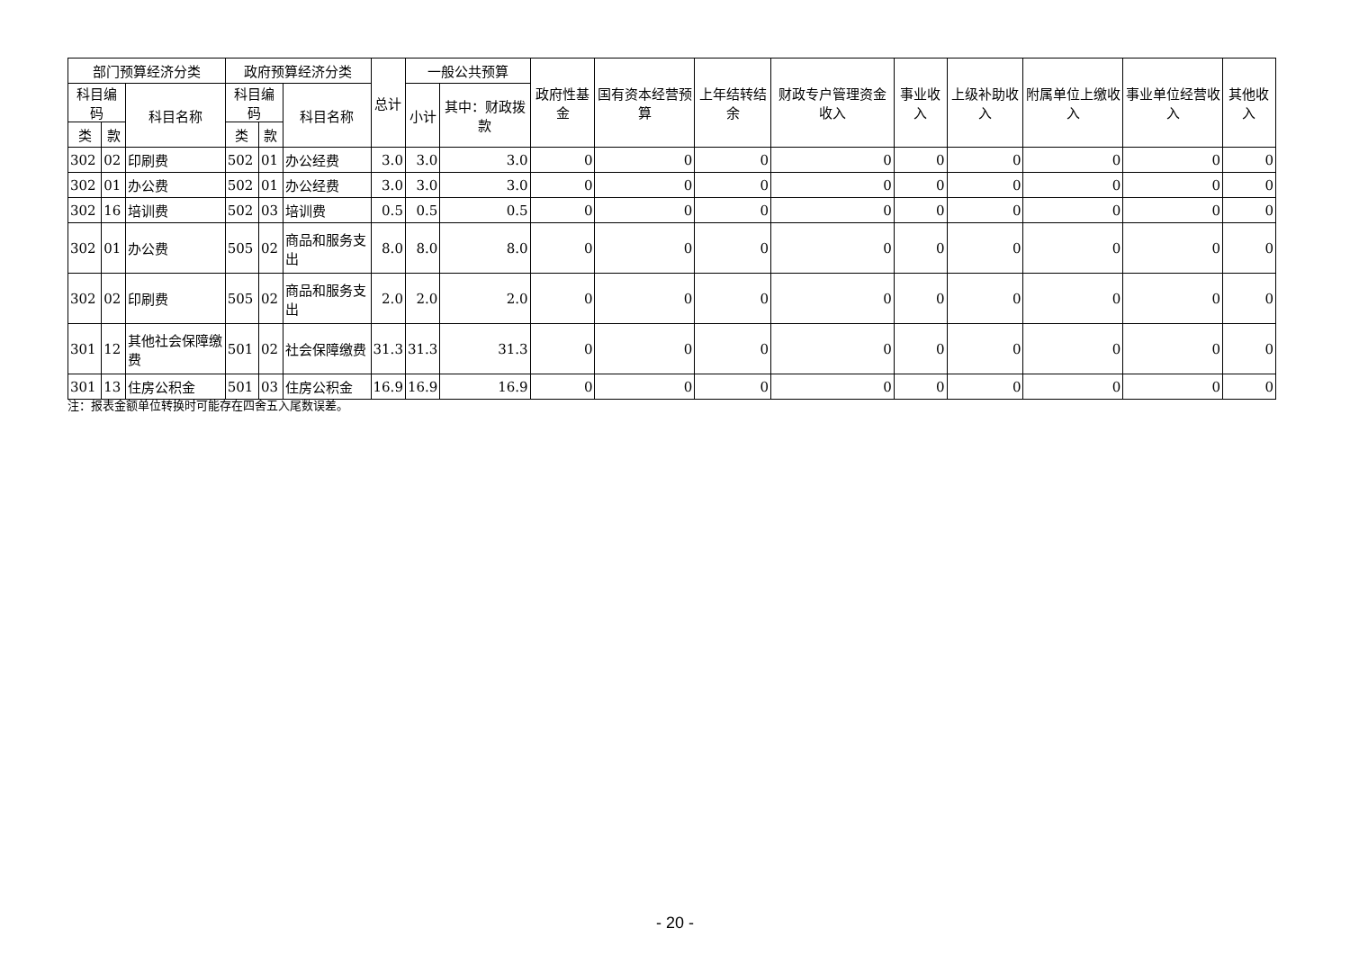| 部门预算经济分类 | | | 政府预算经济分类 | | | 总计 | 一般公共预算 | | 政府性基金 | 国有资本经营预算 | 上年结转结余 | 财政专户管理资金收入 | 事业收入 | 上级补助收入 | 附属单位上缴收入 | 事业单位经营收入 | 其他收入 |
| --- | --- | --- | --- | --- | --- | --- | --- | --- | --- | --- | --- | --- | --- | --- | --- | --- | --- |
| 科目编码 | | 科目名称 | 科目编码 | | 科目名称 | | 小计 | 其中：财政拨款 | | | | | | | | | |
| 类 | 款 | | 类 | 款 | | | | | | | | | | | | | |
| 302 | 02 | 印刷费 | 502 | 01 | 办公经费 | 3.0 | 3.0 | 3.0 | 0 | 0 | 0 | 0 | 0 | 0 | 0 | 0 | 0 |
| 302 | 01 | 办公费 | 502 | 01 | 办公经费 | 3.0 | 3.0 | 3.0 | 0 | 0 | 0 | 0 | 0 | 0 | 0 | 0 | 0 |
| 302 | 16 | 培训费 | 502 | 03 | 培训费 | 0.5 | 0.5 | 0.5 | 0 | 0 | 0 | 0 | 0 | 0 | 0 | 0 | 0 |
| 302 | 01 | 办公费 | 505 | 02 | 商品和服务支出 | 8.0 | 8.0 | 8.0 | 0 | 0 | 0 | 0 | 0 | 0 | 0 | 0 | 0 |
| 302 | 02 | 印刷费 | 505 | 02 | 商品和服务支出 | 2.0 | 2.0 | 2.0 | 0 | 0 | 0 | 0 | 0 | 0 | 0 | 0 | 0 |
| 301 | 12 | 其他社会保障缴费 | 501 | 02 | 社会保障缴费 | 31.3 | 31.3 | 31.3 | 0 | 0 | 0 | 0 | 0 | 0 | 0 | 0 | 0 |
| 301 | 13 | 住房公积金 | 501 | 03 | 住房公积金 | 16.9 | 16.9 | 16.9 | 0 | 0 | 0 | 0 | 0 | 0 | 0 | 0 | 0 |
注：报表金额单位转换时可能存在四舍五入尾数误差。
- 20 -